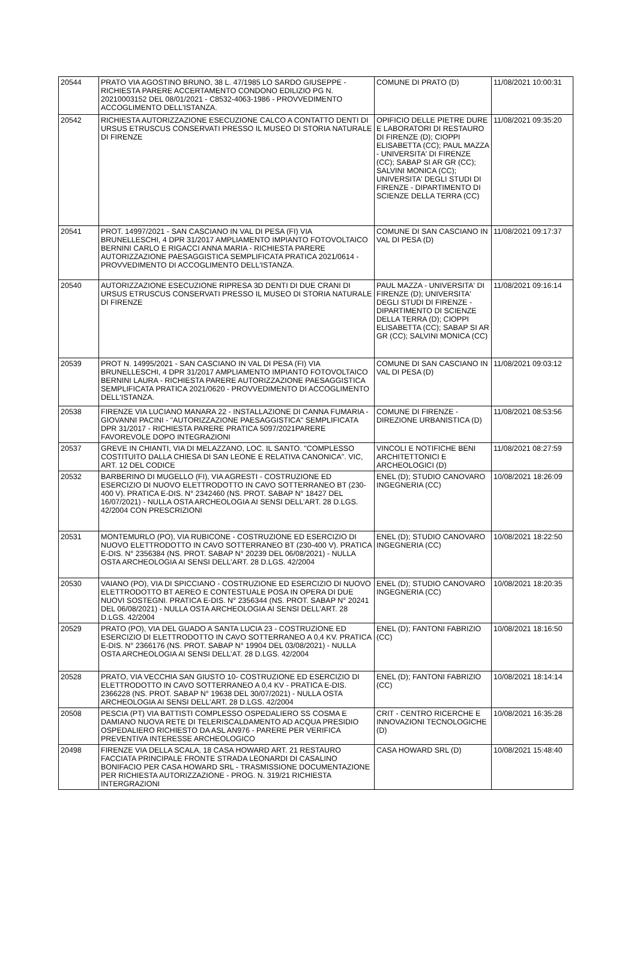| 20544 | PRATO VIA AGOSTINO BRUNO, 38 L. 47/1985 LO SARDO GIUSEPPE - RICHIESTA PARERE ACCERTAMENTO CONDONO EDILIZIO PG N. 20210003152 DEL 08/01/2021 - C8532-4063-1986 - PROVVEDIMENTO ACCOGLIMENTO DELL'ISTANZA. | COMUNE DI PRATO (D) | 11/08/2021 10:00:31 |
| 20542 | RICHIESTA AUTORIZZAZIONE ESECUZIONE CALCO A CONTATTO DENTI DI URSUS ETRUSCUS CONSERVATI PRESSO IL MUSEO DI STORIA NATURALE DI FIRENZE | OPIFICIO DELLE PIETRE DURE E LABORATORI DI RESTAURO DI FIRENZE (D); CIOPPI ELISABETTA (CC); PAUL MAZZA - UNIVERSITA' DI FIRENZE (CC); SABAP SI AR GR (CC); SALVINI MONICA (CC); UNIVERSITA' DEGLI STUDI DI FIRENZE - DIPARTIMENTO DI SCIENZE DELLA TERRA (CC) | 11/08/2021 09:35:20 |
| 20541 | PROT. 14997/2021 - SAN CASCIANO IN VAL DI PESA (FI) VIA BRUNELLESCHI, 4 DPR 31/2017 AMPLIAMENTO IMPIANTO FOTOVOLTAICO BERNINI CARLO E RIGACCI ANNA MARIA - RICHIESTA PARERE AUTORIZZAZIONE PAESAGGISTICA SEMPLIFICATA PRATICA 2021/0614 - PROVVEDIMENTO DI ACCOGLIMENTO DELL'ISTANZA. | COMUNE DI SAN CASCIANO IN VAL DI PESA (D) | 11/08/2021 09:17:37 |
| 20540 | AUTORIZZAZIONE ESECUZIONE RIPRESA 3D DENTI DI DUE CRANI DI URSUS ETRUSCUS CONSERVATI PRESSO IL MUSEO DI STORIA NATURALE DI FIRENZE | PAUL MAZZA - UNIVERSITA' DI FIRENZE (D); UNIVERSITA' DEGLI STUDI DI FIRENZE - DIPARTIMENTO DI SCIENZE DELLA TERRA (D); CIOPPI ELISABETTA (CC); SABAP SI AR GR (CC); SALVINI MONICA (CC) | 11/08/2021 09:16:14 |
| 20539 | PROT N. 14995/2021 - SAN CASCIANO IN VAL DI PESA (FI) VIA BRUNELLESCHI, 4 DPR 31/2017 AMPLIAMENTO IMPIANTO FOTOVOLTAICO BERNINI LAURA - RICHIESTA PARERE AUTORIZZAZIONE PAESAGGISTICA SEMPLIFICATA PRATICA 2021/0620 - PROVVEDIMENTO DI ACCOGLIMENTO DELL'ISTANZA. | COMUNE DI SAN CASCIANO IN VAL DI PESA (D) | 11/08/2021 09:03:12 |
| 20538 | FIRENZE VIA LUCIANO MANARA 22 - INSTALLAZIONE DI CANNA FUMARIA - GIOVANNI PACINI - "AUTORIZZAZIONE PAESAGGISTICA" SEMPLIFICATA DPR 31/2017 - RICHIESTA PARERE PRATICA 5097/2021PARERE FAVOREVOLE DOPO INTEGRAZIONI | COMUNE DI FIRENZE - DIREZIONE URBANISTICA (D) | 11/08/2021 08:53:56 |
| 20537 | GREVE IN CHIANTI, VIA DI MELAZZANO, LOC. IL SANTO. "COMPLESSO COSTITUITO DALLA CHIESA DI SAN LEONE E RELATIVA CANONICA". VIC, ART. 12 DEL CODICE | VINCOLI E NOTIFICHE BENI ARCHITETTONICI E ARCHEOLOGICI (D) | 11/08/2021 08:27:59 |
| 20532 | BARBERINO DI MUGELLO (FI), VIA AGRESTI - COSTRUZIONE ED ESERCIZIO DI NUOVO ELETTRODOTTO IN CAVO SOTTERRANEO BT (230-400 V). PRATICA E-DIS. N° 2342460 (NS. PROT. SABAP N° 18427 DEL 16/07/2021) - NULLA OSTA ARCHEOLOGIA AI SENSI DELL’ART. 28 D.LGS. 42/2004 CON PRESCRIZIONI | ENEL (D); STUDIO CANOVARO INGEGNERIA (CC) | 10/08/2021 18:26:09 |
| 20531 | MONTEMURLO (PO), VIA RUBICONE - COSTRUZIONE ED ESERCIZIO DI NUOVO ELETTRODOTTO IN CAVO SOTTERRANEO BT (230-400 V). PRATICA E-DIS. N° 2356384 (NS. PROT. SABAP N° 20239 DEL 06/08/2021) - NULLA OSTA ARCHEOLOGIA AI SENSI DELL’ART. 28 D.LGS. 42/2004 | ENEL (D); STUDIO CANOVARO INGEGNERIA (CC) | 10/08/2021 18:22:50 |
| 20530 | VAIANO (PO), VIA DI SPICCIANO - COSTRUZIONE ED ESERCIZIO DI NUOVO ELETTRODOTTO BT AEREO E CONTESTUALE POSA IN OPERA DI DUE NUOVI SOSTEGNI. PRATICA E-DIS. N° 2356344 (NS. PROT. SABAP N° 20241 DEL 06/08/2021) - NULLA OSTA ARCHEOLOGIA AI SENSI DELL’ART. 28 D.LGS. 42/2004 | ENEL (D); STUDIO CANOVARO INGEGNERIA (CC) | 10/08/2021 18:20:35 |
| 20529 | PRATO (PO), VIA DEL GUADO A SANTA LUCIA 23 - COSTRUZIONE ED ESERCIZIO DI ELETTRODOTTO IN CAVO SOTTERRANEO A 0,4 KV. PRATICA E-DIS. N° 2366176 (NS. PROT. SABAP N° 19904 DEL 03/08/2021) - NULLA OSTA ARCHEOLOGIA AI SENSI DELL’AT. 28 D.LGS. 42/2004 | ENEL (D); FANTONI FABRIZIO (CC) | 10/08/2021 18:16:50 |
| 20528 | PRATO, VIA VECCHIA SAN GIUSTO 10- COSTRUZIONE ED ESERCIZIO DI ELETTRODOTTO IN CAVO SOTTERRANEO A 0,4 KV - PRATICA E-DIS. 2366228 (NS. PROT. SABAP N° 19638 DEL 30/07/2021) - NULLA OSTA ARCHEOLOGIA AI SENSI DELL’ART. 28 D.LGS. 42/2004 | ENEL (D); FANTONI FABRIZIO (CC) | 10/08/2021 18:14:14 |
| 20508 | PESCIA (PT) VIA BATTISTI COMPLESSO OSPEDALIERO SS COSMA E DAMIANO NUOVA RETE DI TELERISCALDAMENTO AD ACQUA PRESIDIO OSPEDALIERO RICHIESTO DA ASL AN976 - PARERE PER VERIFICA PREVENTIVA INTERESSE ARCHEOLOGICO | CRIT - CENTRO RICERCHE E INNOVAZIONI TECNOLOGICHE (D) | 10/08/2021 16:35:28 |
| 20498 | FIRENZE VIA DELLA SCALA, 18 CASA HOWARD ART. 21 RESTAURO FACCIATA PRINCIPALE FRONTE STRADA LEONARDI DI CASALINO BONIFACIO PER CASA HOWARD SRL - TRASMISSIONE DOCUMENTAZIONE PER RICHIESTA AUTORIZZAZIONE - PROG. N. 319/21 RICHIESTA INTERGRAZIONI | CASA HOWARD SRL (D) | 10/08/2021 15:48:40 |